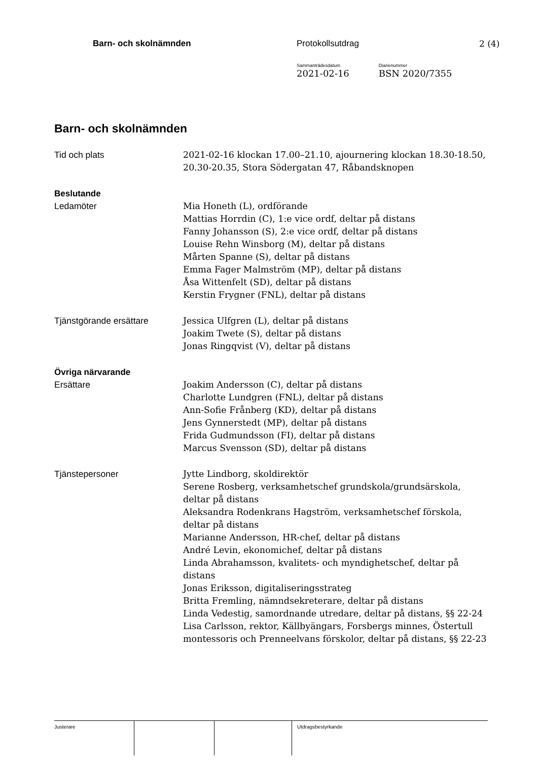Barn- och skolnämnden Protokollsutdrag 2 (4)
Sammanträdesdatum
2021-02-16
Diarienummer
BSN 2020/7355
Barn- och skolnämnden
Tid och plats 2021-02-16 klockan 17.00–21.10, ajournering klockan 18.30-18.50, 20.30-20.35, Stora Södergatan 47, Råbandsknopen
Beslutande
Ledamöter Mia Honeth (L), ordförande
Mattias Horrdin (C), 1:e vice ordf, deltar på distans
Fanny Johansson (S), 2:e vice ordf, deltar på distans
Louise Rehn Winsborg (M), deltar på distans
Mårten Spanne (S), deltar på distans
Emma Fager Malmström (MP), deltar på distans
Åsa Wittenfelt (SD), deltar på distans
Kerstin Frygner (FNL), deltar på distans
Tjänstgörande ersättare Jessica Ulfgren (L), deltar på distans
Joakim Twete (S), deltar på distans
Jonas Ringqvist (V), deltar på distans
Övriga närvarande
Ersättare Joakim Andersson (C), deltar på distans
Charlotte Lundgren (FNL), deltar på distans
Ann-Sofie Frånberg (KD), deltar på distans
Jens Gynnerstedt (MP), deltar på distans
Frida Gudmundsson (FI), deltar på distans
Marcus Svensson (SD), deltar på distans
Tjänstepersoner Jytte Lindborg, skoldirektör
Serene Rosberg, verksamhetschef grundskola/grundsärskola, deltar på distans
Aleksandra Rodenkrans Hagström, verksamhetschef förskola, deltar på distans
Marianne Andersson, HR-chef, deltar på distans
André Levin, ekonomichef, deltar på distans
Linda Abrahamsson, kvalitets- och myndighetschef, deltar på distans
Jonas Eriksson, digitaliseringsstrateg
Britta Fremling, nämndsekreterare, deltar på distans
Linda Vedestig, samordnande utredare, deltar på distans, §§ 22-24
Lisa Carlsson, rektor, Källbyängars, Forsbergs minnes, Östertull montessoris och Prenneelvans förskolor, deltar på distans, §§ 22-23
Justerare Utdragsbestyrkande